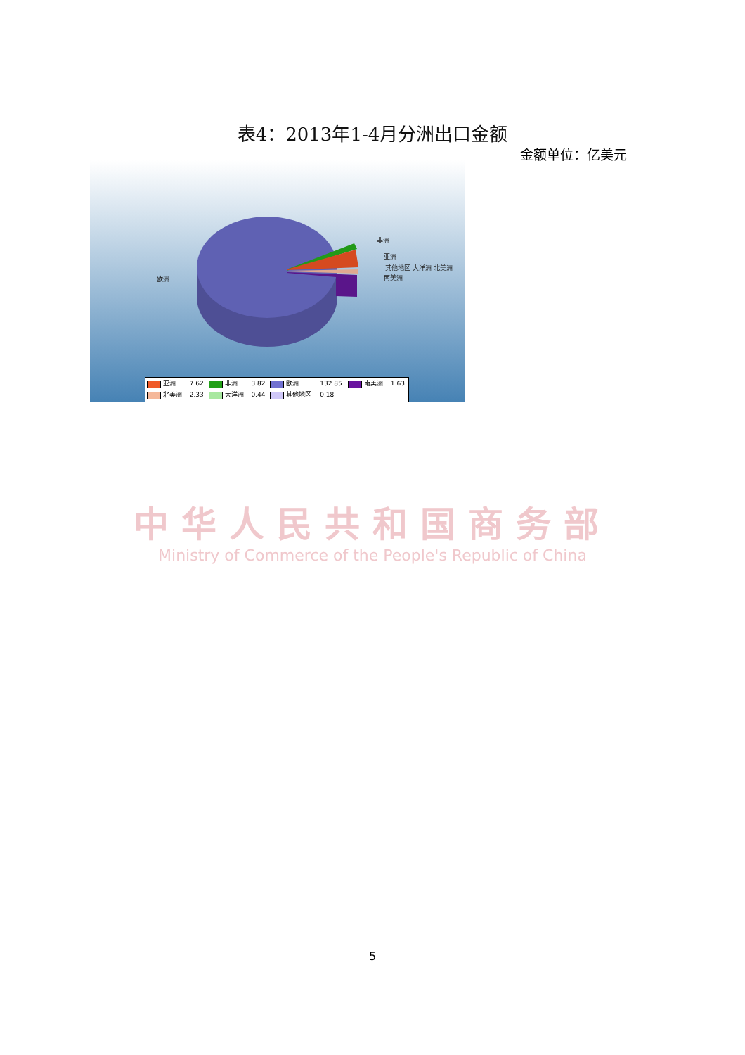表4：2013年1-4月分洲出口金额
金额单位：亿美元
非洲
亚洲
其他地区 大洋洲 北美洲
南美洲 欧洲
| 亚洲 | 7.62 | 非洲 | 3.82 | 欧洲 | 132.85 | 南美洲 | 1.63 |
| 北美洲 | 2.33 | 大洋洲 | 0.44 | 其他地区 | 0.18 | | |
中华人民共和国商务部
Ministry of Commerce of the People's Republic of China
5